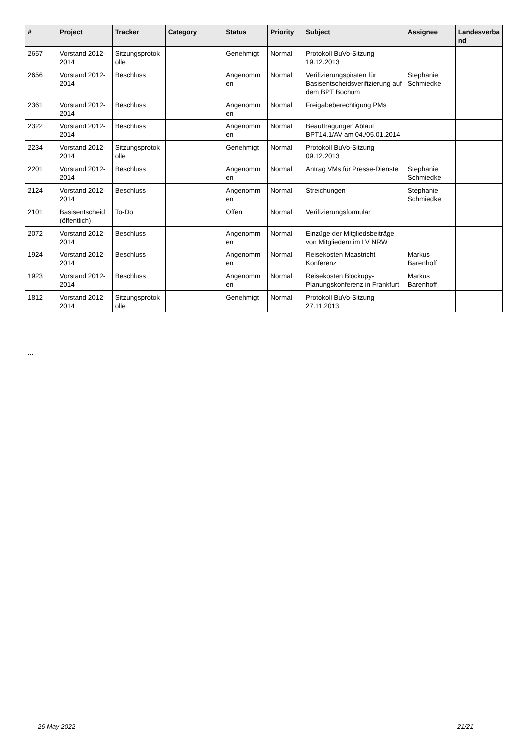| # | Project | Tracker | Category | Status | Priority | Subject | Assignee | Landesverba nd |
| --- | --- | --- | --- | --- | --- | --- | --- | --- |
| 2657 | Vorstand 2012-2014 | Sitzungsprotok olle | | Genehmigt | Normal | Protokoll BuVo-Sitzung 19.12.2013 | | |
| 2656 | Vorstand 2012-2014 | Beschluss | | Angenomm en | Normal | Verifizierungspiraten für Basisentscheidsverifizierung auf dem BPT Bochum | Stephanie Schmiedke | |
| 2361 | Vorstand 2012-2014 | Beschluss | | Angenomm en | Normal | Freigabeberechtigung PMs | | |
| 2322 | Vorstand 2012-2014 | Beschluss | | Angenomm en | Normal | Beauftragungen Ablauf BPT14.1/AV am 04./05.01.2014 | | |
| 2234 | Vorstand 2012-2014 | Sitzungsprotok olle | | Genehmigt | Normal | Protokoll BuVo-Sitzung 09.12.2013 | | |
| 2201 | Vorstand 2012-2014 | Beschluss | | Angenomm en | Normal | Antrag VMs für Presse-Dienste | Stephanie Schmiedke | |
| 2124 | Vorstand 2012-2014 | Beschluss | | Angenomm en | Normal | Streichungen | Stephanie Schmiedke | |
| 2101 | Basisentscheid (öffentlich) | To-Do | | Offen | Normal | Verifizierungsformular | | |
| 2072 | Vorstand 2012-2014 | Beschluss | | Angenomm en | Normal | Einzüge der Mitgliedsbeiträge von Mitgliedern im LV NRW | | |
| 1924 | Vorstand 2012-2014 | Beschluss | | Angenomm en | Normal | Reisekosten Maastricht Konferenz | Markus Barenhoff | |
| 1923 | Vorstand 2012-2014 | Beschluss | | Angenomm en | Normal | Reisekosten Blockupy-Planungskonferenz in Frankfurt | Markus Barenhoff | |
| 1812 | Vorstand 2012-2014 | Sitzungsprotok olle | | Genehmigt | Normal | Protokoll BuVo-Sitzung 27.11.2013 | | |
...
26 May 2022 21/21